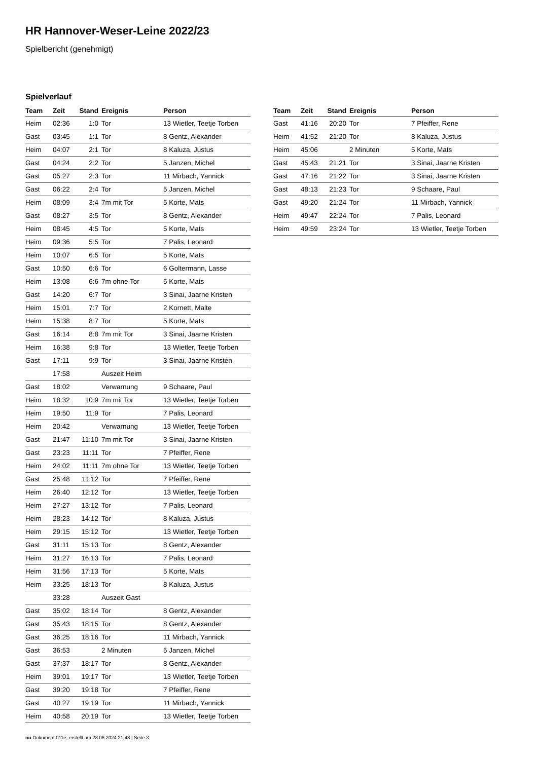HR Hannover-Weser-Leine 2022/23
Spielbericht (genehmigt)
Spielverlauf
| Team | Zeit | Stand | Ereignis | Person |
| --- | --- | --- | --- | --- |
| Heim | 02:36 | 1:0 | Tor | 13 Wietler, Teetje Torben |
| Gast | 03:45 | 1:1 | Tor | 8 Gentz, Alexander |
| Heim | 04:07 | 2:1 | Tor | 8 Kaluza, Justus |
| Gast | 04:24 | 2:2 | Tor | 5 Janzen, Michel |
| Gast | 05:27 | 2:3 | Tor | 11 Mirbach, Yannick |
| Gast | 06:22 | 2:4 | Tor | 5 Janzen, Michel |
| Heim | 08:09 | 3:4 | 7m mit Tor | 5 Korte, Mats |
| Gast | 08:27 | 3:5 | Tor | 8 Gentz, Alexander |
| Heim | 08:45 | 4:5 | Tor | 5 Korte, Mats |
| Heim | 09:36 | 5:5 | Tor | 7 Palis, Leonard |
| Heim | 10:07 | 6:5 | Tor | 5 Korte, Mats |
| Gast | 10:50 | 6:6 | Tor | 6 Goltermann, Lasse |
| Heim | 13:08 | 6:6 | 7m ohne Tor | 5 Korte, Mats |
| Gast | 14:20 | 6:7 | Tor | 3 Sinai, Jaarne Kristen |
| Heim | 15:01 | 7:7 | Tor | 2 Kornett, Malte |
| Heim | 15:38 | 8:7 | Tor | 5 Korte, Mats |
| Gast | 16:14 | 8:8 | 7m mit Tor | 3 Sinai, Jaarne Kristen |
| Heim | 16:38 | 9:8 | Tor | 13 Wietler, Teetje Torben |
| Gast | 17:11 | 9:9 | Tor | 3 Sinai, Jaarne Kristen |
| | 17:58 | | Auszeit Heim | |
| Gast | 18:02 | | Verwarnung | 9 Schaare, Paul |
| Heim | 18:32 | 10:9 | 7m mit Tor | 13 Wietler, Teetje Torben |
| Heim | 19:50 | 11:9 | Tor | 7 Palis, Leonard |
| Heim | 20:42 | | Verwarnung | 13 Wietler, Teetje Torben |
| Gast | 21:47 | 11:10 | 7m mit Tor | 3 Sinai, Jaarne Kristen |
| Gast | 23:23 | 11:11 | Tor | 7 Pfeiffer, Rene |
| Heim | 24:02 | 11:11 | 7m ohne Tor | 13 Wietler, Teetje Torben |
| Gast | 25:48 | 11:12 | Tor | 7 Pfeiffer, Rene |
| Heim | 26:40 | 12:12 | Tor | 13 Wietler, Teetje Torben |
| Heim | 27:27 | 13:12 | Tor | 7 Palis, Leonard |
| Heim | 28:23 | 14:12 | Tor | 8 Kaluza, Justus |
| Heim | 29:15 | 15:12 | Tor | 13 Wietler, Teetje Torben |
| Gast | 31:11 | 15:13 | Tor | 8 Gentz, Alexander |
| Heim | 31:27 | 16:13 | Tor | 7 Palis, Leonard |
| Heim | 31:56 | 17:13 | Tor | 5 Korte, Mats |
| Heim | 33:25 | 18:13 | Tor | 8 Kaluza, Justus |
| | 33:28 | | Auszeit Gast | |
| Gast | 35:02 | 18:14 | Tor | 8 Gentz, Alexander |
| Gast | 35:43 | 18:15 | Tor | 8 Gentz, Alexander |
| Gast | 36:25 | 18:16 | Tor | 11 Mirbach, Yannick |
| Gast | 36:53 | | 2 Minuten | 5 Janzen, Michel |
| Gast | 37:37 | 18:17 | Tor | 8 Gentz, Alexander |
| Heim | 39:01 | 19:17 | Tor | 13 Wietler, Teetje Torben |
| Gast | 39:20 | 19:18 | Tor | 7 Pfeiffer, Rene |
| Gast | 40:27 | 19:19 | Tor | 11 Mirbach, Yannick |
| Heim | 40:58 | 20:19 | Tor | 13 Wietler, Teetje Torben |
| Team | Zeit | Stand | Ereignis | Person |
| --- | --- | --- | --- | --- |
| Gast | 41:16 | 20:20 | Tor | 7 Pfeiffer, Rene |
| Heim | 41:52 | 21:20 | Tor | 8 Kaluza, Justus |
| Heim | 45:06 | | 2 Minuten | 5 Korte, Mats |
| Gast | 45:43 | 21:21 | Tor | 3 Sinai, Jaarne Kristen |
| Gast | 47:16 | 21:22 | Tor | 3 Sinai, Jaarne Kristen |
| Gast | 48:13 | 21:23 | Tor | 9 Schaare, Paul |
| Gast | 49:20 | 21:24 | Tor | 11 Mirbach, Yannick |
| Heim | 49:47 | 22:24 | Tor | 7 Palis, Leonard |
| Heim | 49:59 | 23:24 | Tor | 13 Wietler, Teetje Torben |
nu.Dokument 011e, erstellt am 28.06.2024 21:48 | Seite 3